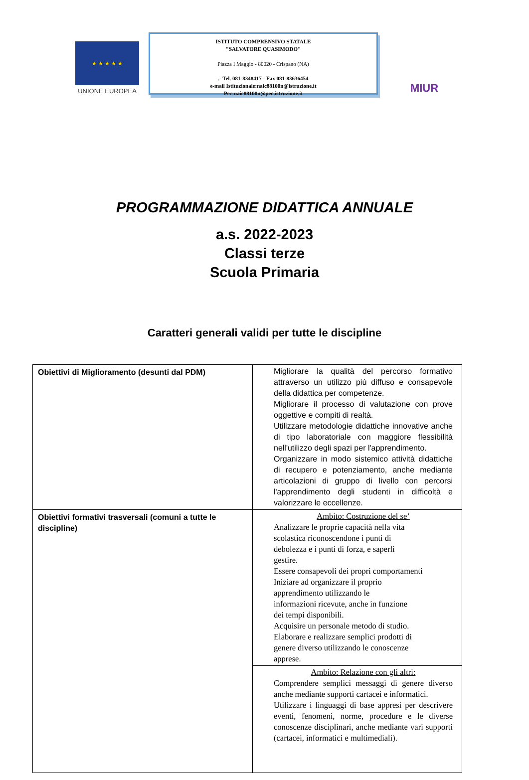★ ★ ★ ★ ★
UNIONE EUROPEA
ISTITUTO COMPRENSIVO STATALE
"SALVATORE QUASIMODO"
Piazza I Maggio - 80020 - Crispano (NA)
.- Tel. 081-8348417 - Fax 081-83636454
e-mail Istituzionale:naic88100n@istruzione.it
Pec:naic88100n@pec.istruzione.it
MIUR
PROGRAMMAZIONE DIDATTICA ANNUALE
a.s. 2022-2023
Classi terze
Scuola Primaria
Caratteri generali validi per tutte le discipline
| Obiettivi di Miglioramento (desunti dal PDM) | Migliorare la qualità del percorso formativo attraverso un utilizzo più diffuso e consapevole della didattica per competenze. Migliorare il processo di valutazione con prove oggettive e compiti di realtà. Utilizzare metodologie didattiche innovative anche di tipo laboratoriale con maggiore flessibilità nell'utilizzo degli spazi per l'apprendimento. Organizzare in modo sistemico attività didattiche di recupero e potenziamento, anche mediante articolazioni di gruppo di livello con percorsi l'apprendimento degli studenti in difficoltà e valorizzare le eccellenze. |
| Obiettivi formativi trasversali (comuni a tutte le discipline) | Ambito: Costruzione del se’ Analizzare le proprie capacità nella vita scolastica riconoscendone i punti di debolezza e i punti di forza, e saperli gestire. Essere consapevoli dei propri comportamenti Iniziare ad organizzare il proprio apprendimento utilizzando le informazioni ricevute, anche in funzione dei tempi disponibili. Acquisire un personale metodo di studio. Elaborare e realizzare semplici prodotti di genere diverso utilizzando le conoscenze apprese. |
| | Ambito: Relazione con gli altri: Comprendere semplici messaggi di genere diverso anche mediante supporti cartacei e informatici. Utilizzare i linguaggi di base appresi per descrivere eventi, fenomeni, norme, procedure e le diverse conoscenze disciplinari, anche mediante vari supporti (cartacei, informatici e multimediali). |